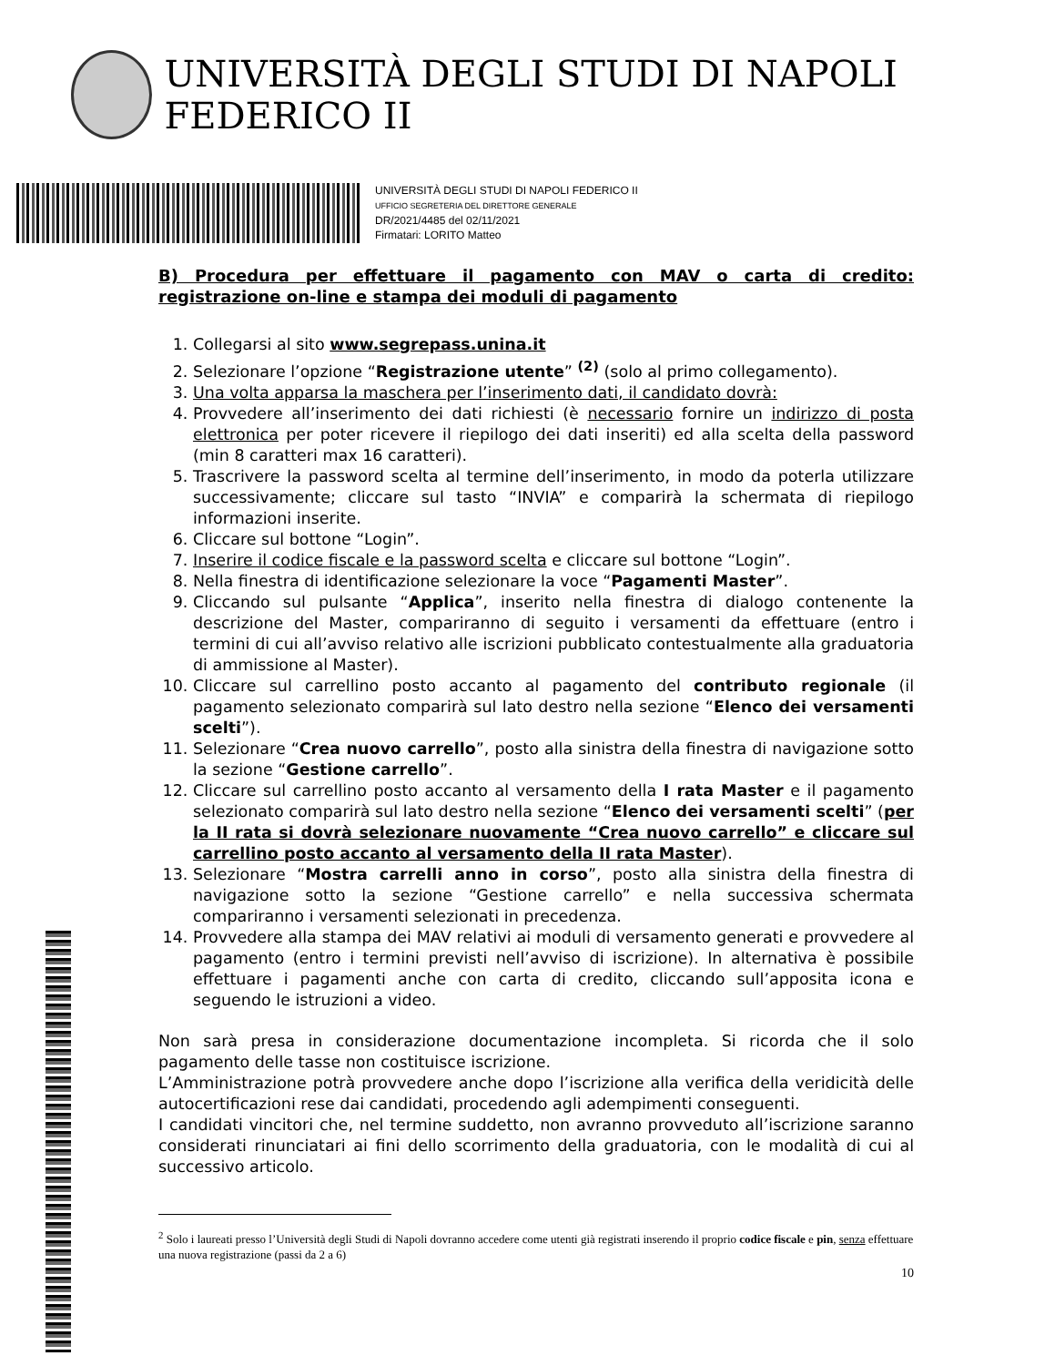UNIVERSITÀ DEGLI STUDI DI NAPOLI FEDERICO II
UNIVERSITÀ DEGLI STUDI DI NAPOLI FEDERICO II
UFFICIO SEGRETERIA DEL DIRETTORE GENERALE
DR/2021/4485 del 02/11/2021
Firmatari: LORITO Matteo
B) Procedura per effettuare il pagamento con MAV o carta di credito: registrazione on-line e stampa dei moduli di pagamento
1. Collegarsi al sito www.segrepass.unina.it
2. Selezionare l’opzione “Registrazione utente” <sup>(2)</sup> (solo al primo collegamento).
3. Una volta apparsa la maschera per l’inserimento dati, il candidato dovrà:
4. Provvedere all’inserimento dei dati richiesti (è necessario fornire un indirizzo di posta elettronica per poter ricevere il riepilogo dei dati inseriti) ed alla scelta della password (min 8 caratteri max 16 caratteri).
5. Trascrivere la password scelta al termine dell’inserimento, in modo da poterla utilizzare successivamente; cliccare sul tasto “INVIA” e comparirà la schermata di riepilogo informazioni inserite.
6. Cliccare sul bottone “Login”.
7. Inserire il codice fiscale e la password scelta e cliccare sul bottone “Login”.
8. Nella finestra di identificazione selezionare la voce “Pagamenti Master”.
9. Cliccando sul pulsante “Applica”, inserito nella finestra di dialogo contenente la descrizione del Master, compariranno di seguito i versamenti da effettuare (entro i termini di cui all’avviso relativo alle iscrizioni pubblicato contestualmente alla graduatoria di ammissione al Master).
10. Cliccare sul carrellino posto accanto al pagamento del contributo regionale (il pagamento selezionato comparirà sul lato destro nella sezione “Elenco dei versamenti scelti”).
11. Selezionare “Crea nuovo carrello”, posto alla sinistra della finestra di navigazione sotto la sezione “Gestione carrello”.
12. Cliccare sul carrellino posto accanto al versamento della I rata Master e il pagamento selezionato comparirà sul lato destro nella sezione “Elenco dei versamenti scelti” (per la II rata si dovrà selezionare nuovamente “Crea nuovo carrello” e cliccare sul carrellino posto accanto al versamento della II rata Master).
13. Selezionare “Mostra carrelli anno in corso”, posto alla sinistra della finestra di navigazione sotto la sezione “Gestione carrello” e nella successiva schermata compariranno i versamenti selezionati in precedenza.
14. Provvedere alla stampa dei MAV relativi ai moduli di versamento generati e provvedere al pagamento (entro i termini previsti nell’avviso di iscrizione). In alternativa è possibile effettuare i pagamenti anche con carta di credito, cliccando sull’apposita icona e seguendo le istruzioni a video.
Non sarà presa in considerazione documentazione incompleta. Si ricorda che il solo pagamento delle tasse non costituisce iscrizione.
L’Amministrazione potrà provvedere anche dopo l’iscrizione alla verifica della veridicità delle autocertificazioni rese dai candidati, procedendo agli adempimenti conseguenti.
I candidati vincitori che, nel termine suddetto, non avranno provveduto all’iscrizione saranno considerati rinunciatari ai fini dello scorrimento della graduatoria, con le modalità di cui al successivo articolo.
<sup>2</sup> Solo i laureati presso l’Università degli Studi di Napoli dovranno accedere come utenti già registrati inserendo il proprio codice fiscale e pin, senza effettuare una nuova registrazione (passi da 2 a 6)
10